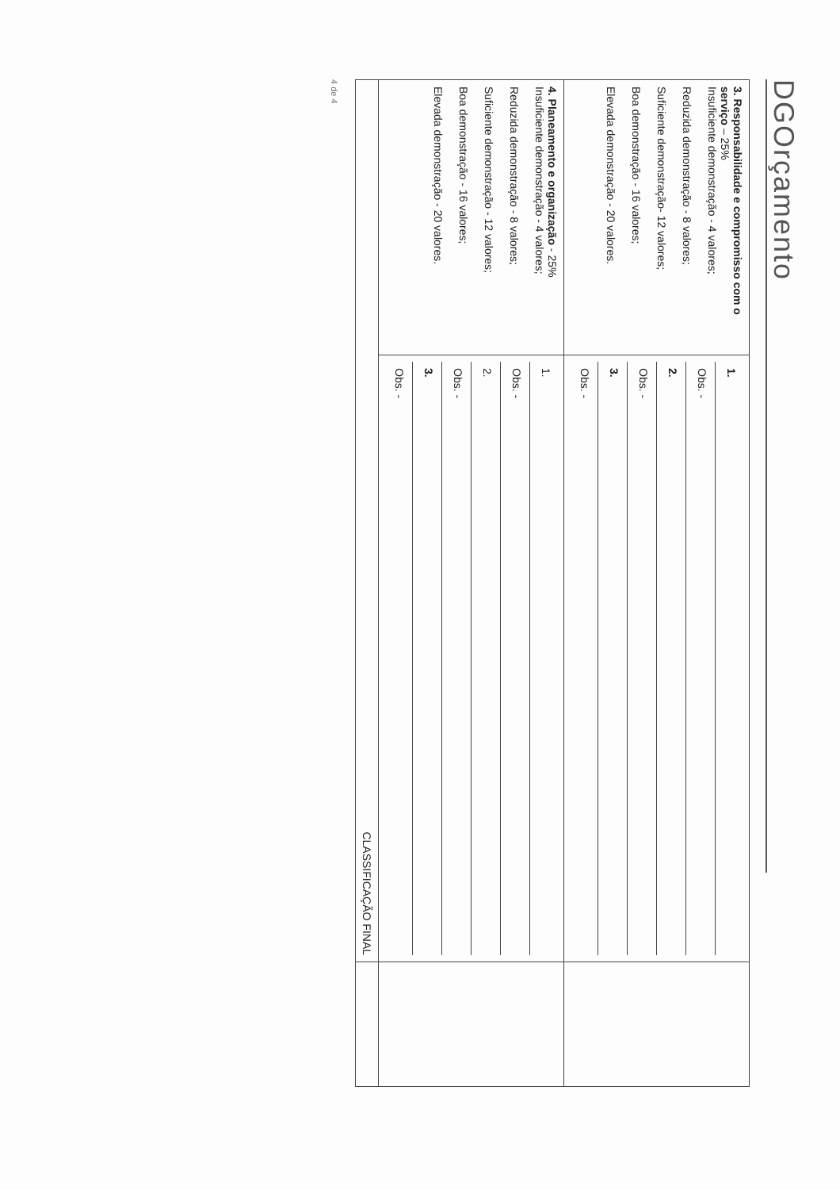DGOrçamento
| 3. Responsabilidade e compromisso com o serviço – 25% Insuficiente demonstração - 4 valores; Reduzida demonstração - 8 valores; Suficiente demonstração- 12 valores; Boa demonstração - 16 valores; Elevada demonstração - 20 valores. | 1. Obs. - 2. Obs. - 3. Obs. - | |
| 4. Planeamento e organização - 25% Insuficiente demonstração - 4 valores; Reduzida demonstração - 8 valores; Suficiente demonstração - 12 valores; Boa demonstração - 16 valores; Elevada demonstração - 20 valores. | 1. Obs. - 2. Obs. - 3. Obs. - | |
| CLASSIFICAÇÃO FINAL | | |
4 de 4